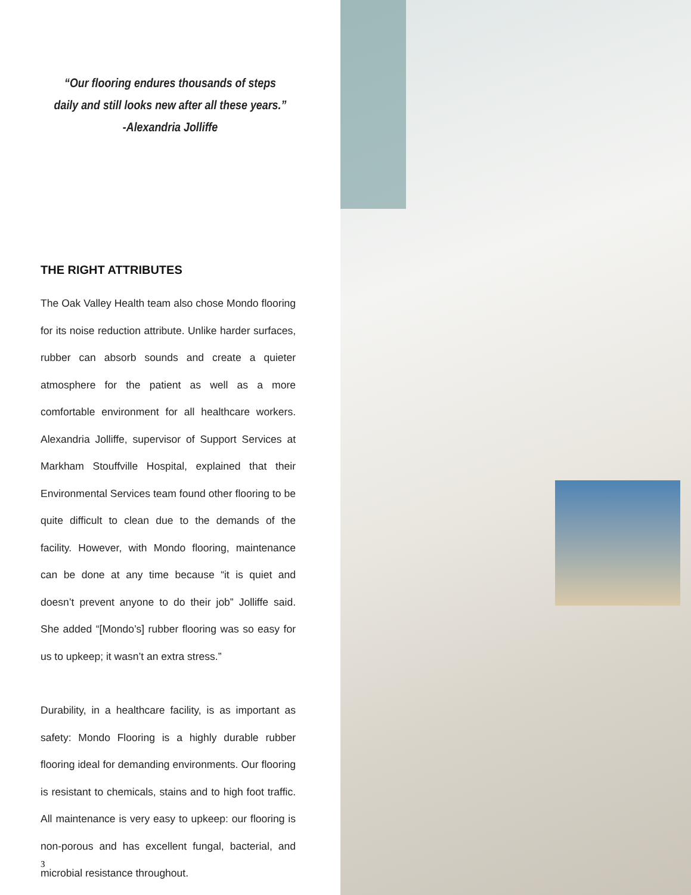“Our flooring endures thousands of steps
daily and still looks new after all these years.”
-Alexandria Jolliffe
THE RIGHT ATTRIBUTES
The Oak Valley Health team also chose Mondo flooring for its noise reduction attribute. Unlike harder surfaces, rubber can absorb sounds and create a quieter atmosphere for the patient as well as a more comfortable environment for all healthcare workers. Alexandria Jolliffe, supervisor of Support Services at Markham Stouffville Hospital, explained that their Environmental Services team found other flooring to be quite difficult to clean due to the demands of the facility. However, with Mondo flooring, maintenance can be done at any time because “it is quiet and doesn’t prevent anyone to do their job” Jolliffe said. She added “[Mondo’s] rubber flooring was so easy for us to upkeep; it wasn’t an extra stress.”
Durability, in a healthcare facility, is as important as safety: Mondo Flooring is a highly durable rubber flooring ideal for demanding environments. Our flooring is resistant to chemicals, stains and to high foot traffic. All maintenance is very easy to upkeep: our flooring is non-porous and has excellent fungal, bacterial, and microbial resistance throughout.
3